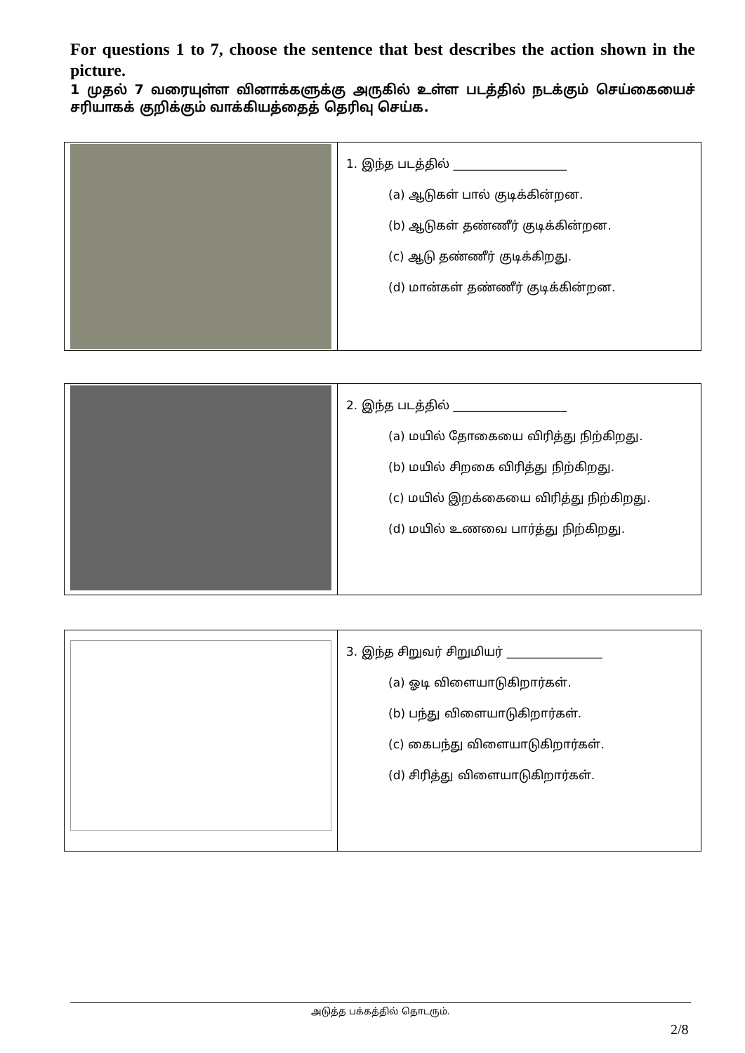For questions 1 to 7, choose the sentence that best describes the action shown in the picture.
1 முதல் 7 வரையுள்ள வினாக்களுக்கு அருகில் உள்ள படத்தில் நடக்கும் செய்கையைச் சரியாகக் குறிக்கும் வாக்கியத்தைத் தெரிவு செய்க.
| | 1. இந்த படத்தில் ___________________ (a) ஆடுகள் பால் குடிக்கின்றன. (b) ஆடுகள் தண்ணீர் குடிக்கின்றன. (c) ஆடு தண்ணீர் குடிக்கிறது. (d) மான்கள் தண்ணீர் குடிக்கின்றன. |
| | 2. இந்த படத்தில் ___________________ (a) மயில் தோகையை விரித்து நிற்கிறது. (b) மயில் சிறகை விரித்து நிற்கிறது. (c) மயில் இறக்கையை விரித்து நிற்கிறது. (d) மயில் உணவை பார்த்து நிற்கிறது. |
| | 3. இந்த சிறுவர் சிறுமியர் ________________ (a) ஓடி விளையாடுகிறார்கள். (b) பந்து விளையாடுகிறார்கள். (c) கைபந்து விளையாடுகிறார்கள். (d) சிரித்து விளையாடுகிறார்கள். |
அடுத்த பக்கத்தில் தொடரும்.
2/8